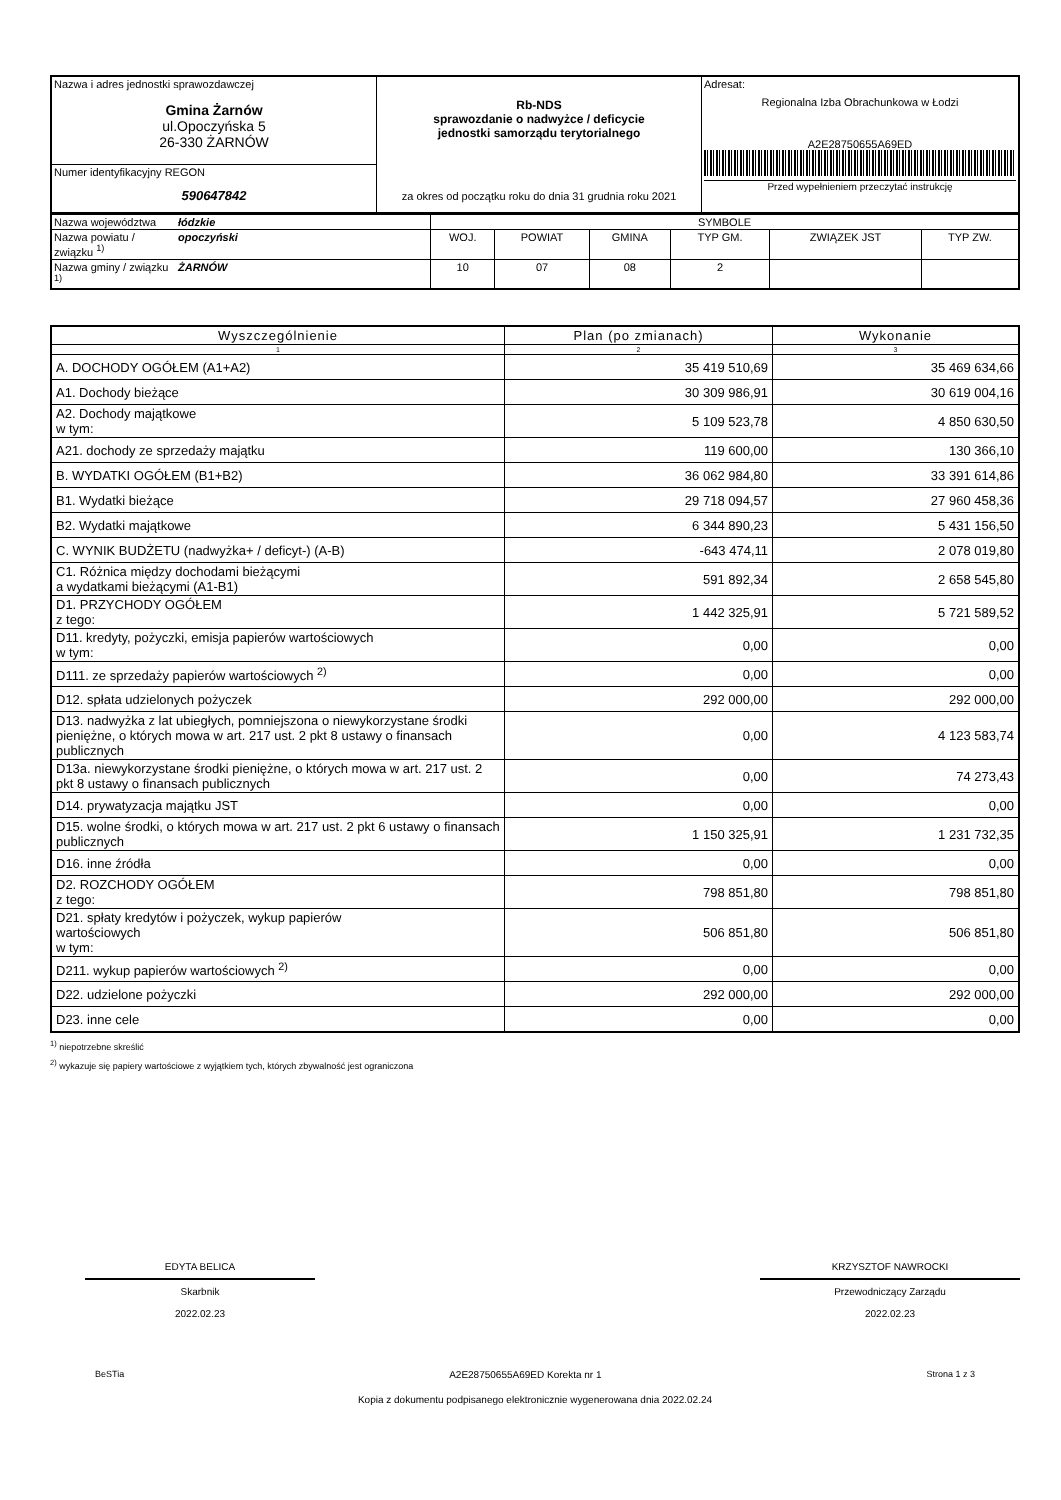| Nazwa i adres jednostki sprawozdawczej Gmina Żarnów ul.Opoczyńska 5 26-330 ŻARNÓW | Rb-NDS sprawozdanie o nadwyżce / deficycie jednostki samorządu terytorialnego za okres od początku roku do dnia 31 grudnia roku 2021 | Adresat: Regionalna Izba Obrachunkowa w Łodzi A2E28750655A69ED Przed wypełnieniem przeczytać instrukcję |
| Numer identyfikacyjny REGON 590647842 | | |
| Nazwa województwa | łódzkie | SYMBOLE | | | | | |
| Nazwa powiatu / związku <sup>1)</sup> | opoczyński | WOJ. | POWIAT | GMINA | TYP GM. | ZWIĄZEK JST | TYP ZW. |
| Nazwa gminy / związku <sup>1)</sup> | ŻARNÓW | 10 | 07 | 08 | 2 | | |
| Wyszczególnienie | Plan (po zmianach) | Wykonanie |
| --- | --- | --- |
| 1 | 2 | 3 |
| A. DOCHODY OGÓŁEM (A1+A2) | 35 419 510,69 | 35 469 634,66 |
| A1. Dochody bieżące | 30 309 986,91 | 30 619 004,16 |
| A2. Dochody majątkowe w tym: | 5 109 523,78 | 4 850 630,50 |
| A21. dochody ze sprzedaży majątku | 119 600,00 | 130 366,10 |
| B. WYDATKI OGÓŁEM (B1+B2) | 36 062 984,80 | 33 391 614,86 |
| B1. Wydatki bieżące | 29 718 094,57 | 27 960 458,36 |
| B2. Wydatki majątkowe | 6 344 890,23 | 5 431 156,50 |
| C. WYNIK BUDŻETU (nadwyżka+ / deficyt-) (A-B) | -643 474,11 | 2 078 019,80 |
| C1. Różnica między dochodami bieżącymi a wydatkami bieżącymi (A1-B1) | 591 892,34 | 2 658 545,80 |
| D1. PRZYCHODY OGÓŁEM z tego: | 1 442 325,91 | 5 721 589,52 |
| D11. kredyty, pożyczki, emisja papierów wartościowych w tym: | 0,00 | 0,00 |
| D111. ze sprzedaży papierów wartościowych <sup>2)</sup> | 0,00 | 0,00 |
| D12. spłata udzielonych pożyczek | 292 000,00 | 292 000,00 |
| D13. nadwyżka z lat ubiegłych, pomniejszona o niewykorzystane środki pieniężne, o których mowa w art. 217 ust. 2 pkt 8 ustawy o finansach publicznych | 0,00 | 4 123 583,74 |
| D13a. niewykorzystane środki pieniężne, o których mowa w art. 217 ust. 2 pkt 8 ustawy o finansach publicznych | 0,00 | 74 273,43 |
| D14. prywatyzacja majątku JST | 0,00 | 0,00 |
| D15. wolne środki, o których mowa w art. 217 ust. 2 pkt 6 ustawy o finansach publicznych | 1 150 325,91 | 1 231 732,35 |
| D16. inne źródła | 0,00 | 0,00 |
| D2. ROZCHODY OGÓŁEM z tego: | 798 851,80 | 798 851,80 |
| D21. spłaty kredytów i pożyczek, wykup papierów wartościowych w tym: | 506 851,80 | 506 851,80 |
| D211. wykup papierów wartościowych <sup>2)</sup> | 0,00 | 0,00 |
| D22. udzielone pożyczki | 292 000,00 | 292 000,00 |
| D23. inne cele | 0,00 | 0,00 |
<sup>1)</sup> niepotrzebne skreślić
<sup>2)</sup> wykazuje się papiery wartościowe z wyjątkiem tych, których zbywalność jest ograniczona
EDYTA BELICA
Skarbnik
2022.02.23
KRZYSZTOF NAWROCKI
Przewodniczący Zarządu
2022.02.23
BeSTia A2E28750655A69ED Korekta nr 1 Strona 1 z 3
Kopia z dokumentu podpisanego elektronicznie wygenerowana dnia 2022.02.24